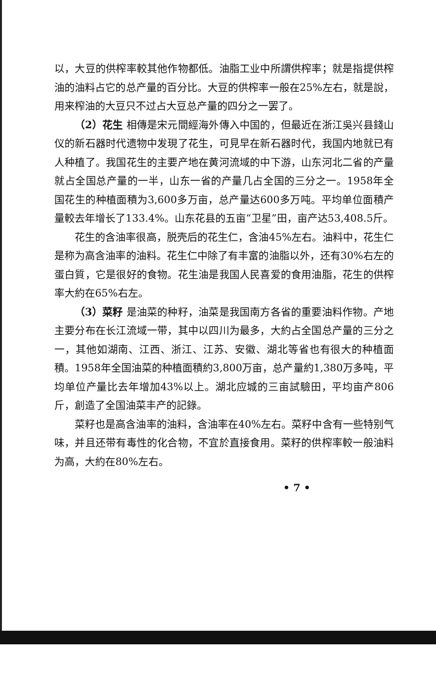以，大豆的供榨率較其他作物都低。油脂工业中所謂供榨率；就是指提供榨油的油料占它的总产量的百分比。大豆的供榨率一般在25%左右，就是說，用来榨油的大豆只不过占大豆总产量的四分之一罢了。
（2）花生 相傳是宋元間經海外傳入中国的，但最近在浙江吳兴县錢山仪的新石器时代遗物中发現了花生，可見早在新石器时代，我国内地就已有人种植了。我国花生的主要产地在黄河流域的中下游，山东河北二省的产量就占全国总产量的一半，山东一省的产量几占全国的三分之一。1958年全国花生的种植面積为3,600多万亩，总产量达600多万吨。平均单位面積产量較去年增长了133.4%。山东花县的五亩“卫星”田，亩产达53,408.5斤。
花生的含油率很高，脱壳后的花生仁，含油45%左右。油料中，花生仁是称为高含油率的油料。花生仁中除了有丰富的油脂以外，还有30%右左的蛋白質，它是很好的食物。花生油是我国人民喜爱的食用油脂，花生的供榨率大約在65%右左。
（3）菜籽 是油菜的种籽，油菜是我国南方各省的重要油料作物。产地主要分布在长江流域一带，其中以四川为最多，大約占全国总产量的三分之一，其他如湖南、江西、浙江、江苏、安徽、湖北等省也有很大的种植面積。1958年全国油菜的种植面積約3,800万亩，总产量約1,380万多吨，平均单位产量比去年增加43%以上。湖北应城的三亩試驗田，平均亩产806斤，創造了全国油菜丰产的記錄。
菜籽也是高含油率的油料，含油率在40%左右。菜籽中含有一些特别气味，并且还带有毒性的化合物，不宜於直接食用。菜籽的供榨率較一般油料为高，大約在80%左右。
• 7 •